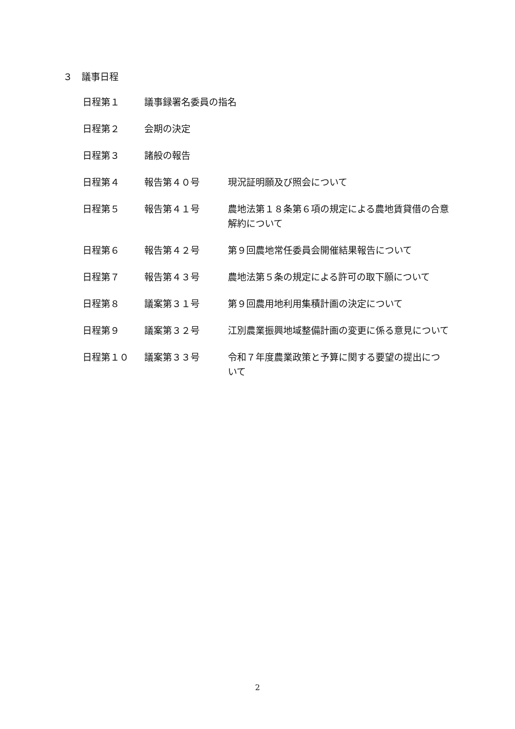３　議事日程
| 日程第１ | 議事録署名委員の指名 | |
| 日程第２ | 会期の決定 | |
| 日程第３ | 諸般の報告 | |
| 日程第４ | 報告第４０号 | 現況証明願及び照会について |
| 日程第５ | 報告第４１号 | 農地法第１８条第６項の規定による農地賃貸借の合意解約について |
| 日程第６ | 報告第４２号 | 第９回農地常任委員会開催結果報告について |
| 日程第７ | 報告第４３号 | 農地法第５条の規定による許可の取下願について |
| 日程第８ | 議案第３１号 | 第９回農用地利用集積計画の決定について |
| 日程第９ | 議案第３２号 | 江別農業振興地域整備計画の変更に係る意見について |
| 日程第１０ | 議案第３３号 | 令和７年度農業政策と予算に関する要望の提出について |
2